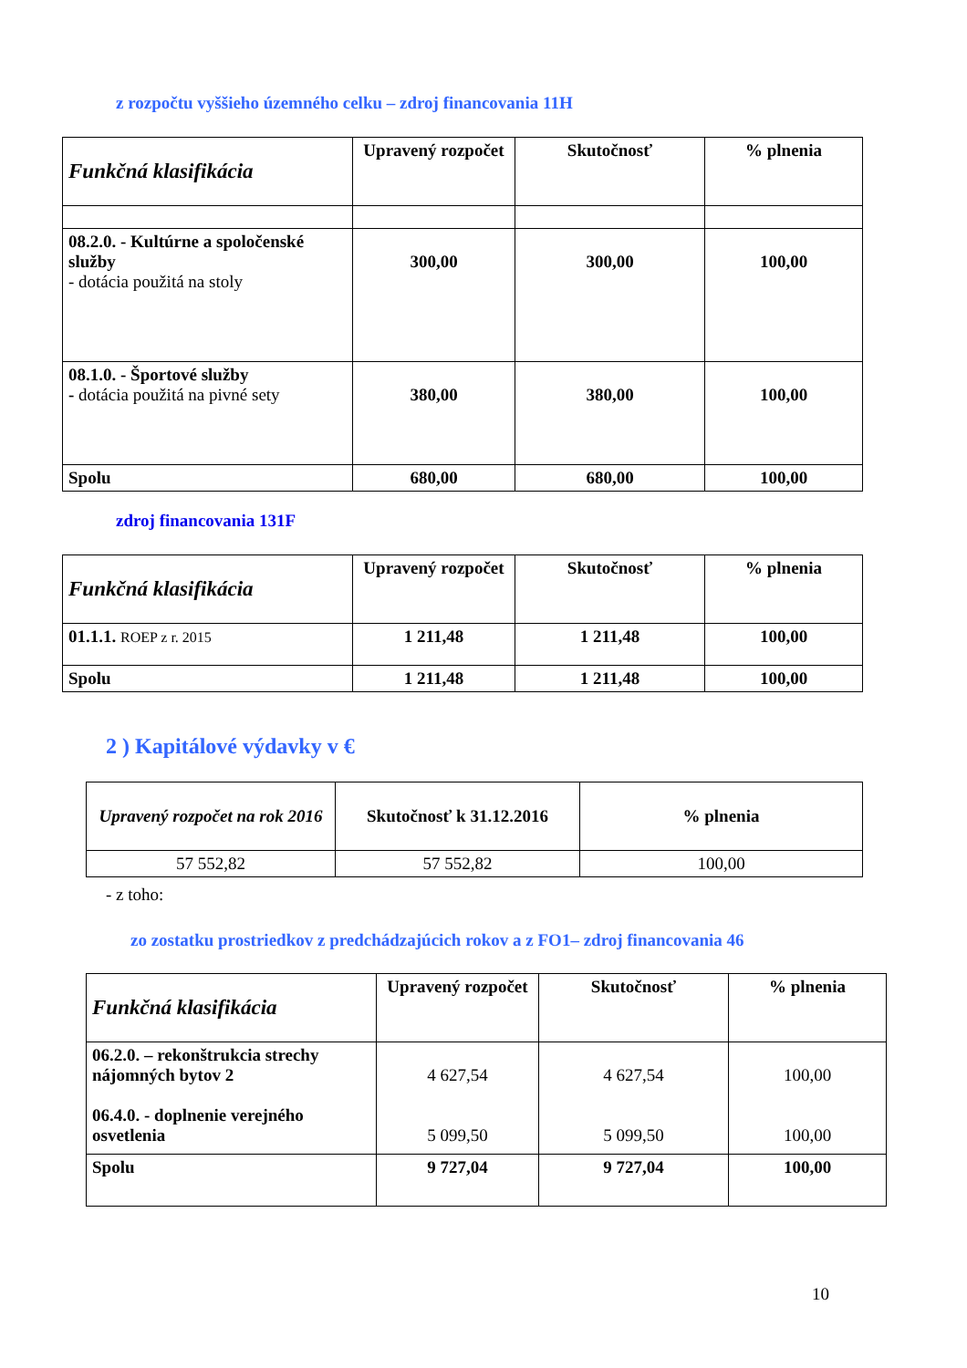z rozpočtu vyššieho územného celku – zdroj financovania 11H
| Funkčná klasifikácia | Upravený rozpočet | Skutočnosť | % plnenia |
| --- | --- | --- | --- |
| 08.2.0. - Kultúrne a spoločenské služby - dotácia použitá na stoly | 300,00 | 300,00 | 100,00 |
| 08.1.0. - Športové služby - dotácia použitá na pivné sety | 380,00 | 380,00 | 100,00 |
| Spolu | 680,00 | 680,00 | 100,00 |
zdroj financovania 131F
| Funkčná klasifikácia | Upravený rozpočet | Skutočnosť | % plnenia |
| --- | --- | --- | --- |
| 01.1.1. ROEP z r. 2015 | 1 211,48 | 1 211,48 | 100,00 |
| Spolu | 1 211,48 | 1 211,48 | 100,00 |
2 ) Kapitálové výdavky v €
| Upravený rozpočet na rok 2016 | Skutočnosť k 31.12.2016 | % plnenia |
| --- | --- | --- |
| 57 552,82 | 57 552,82 | 100,00 |
- z toho:
zo zostatku prostriedkov z predchádzajúcich rokov a z FO1– zdroj financovania 46
| Funkčná klasifikácia | Upravený rozpočet | Skutočnosť | % plnenia |
| --- | --- | --- | --- |
| 06.2.0. – rekonštrukcia strechy nájomných bytov 2 06.4.0. - doplnenie verejného osvetlenia | 4 627,54 5 099,50 | 4 627,54 5 099,50 | 100,00 100,00 |
| Spolu | 9 727,04 | 9 727,04 | 100,00 |
10